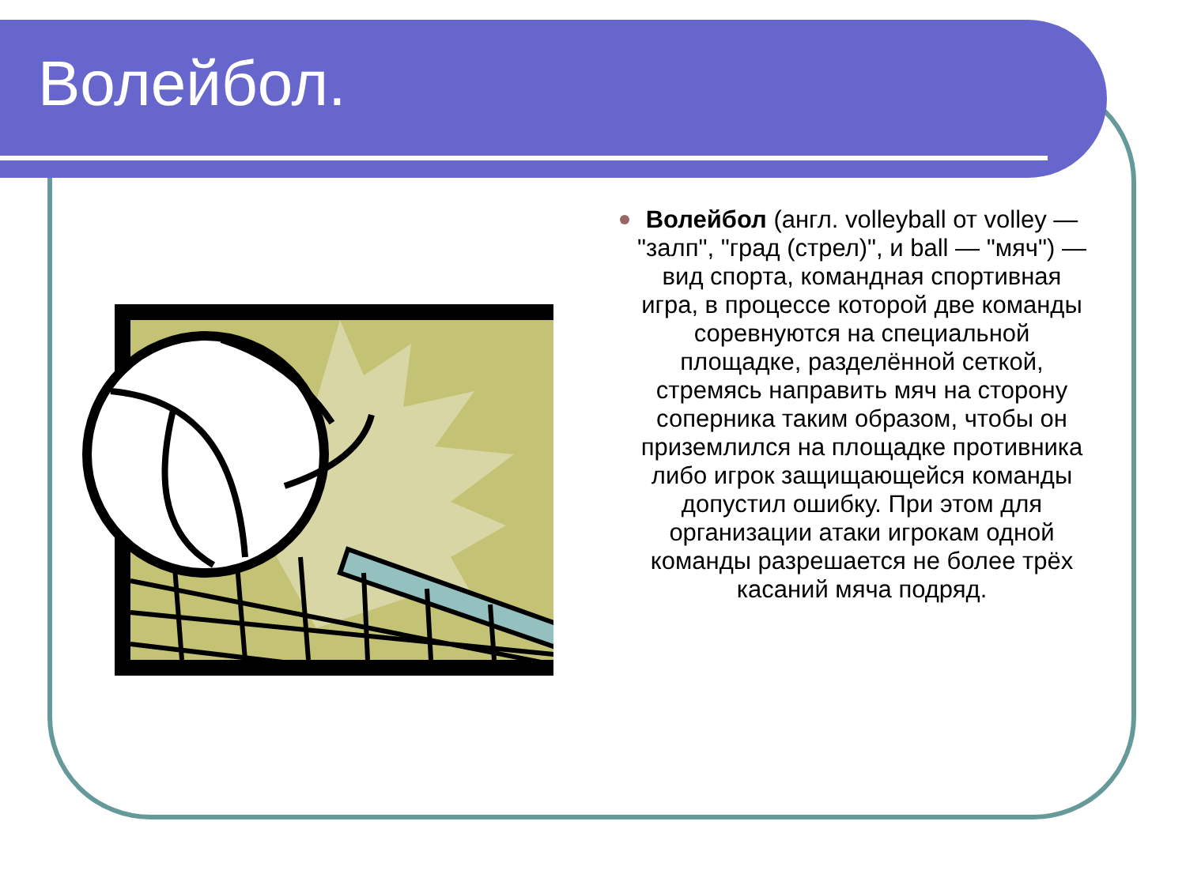Волейбол.
Волейбол (англ. volleyball от volley — "залп", "град (стрел)", и ball — "мяч") — вид спорта, командная спортивная игра, в процессе которой две команды соревнуются на специальной площадке, разделённой сеткой, стремясь направить мяч на сторону соперника таким образом, чтобы он приземлился на площадке противника либо игрок защищающейся команды допустил ошибку. При этом для организации атаки игрокам одной команды разрешается не более трёх касаний мяча подряд.